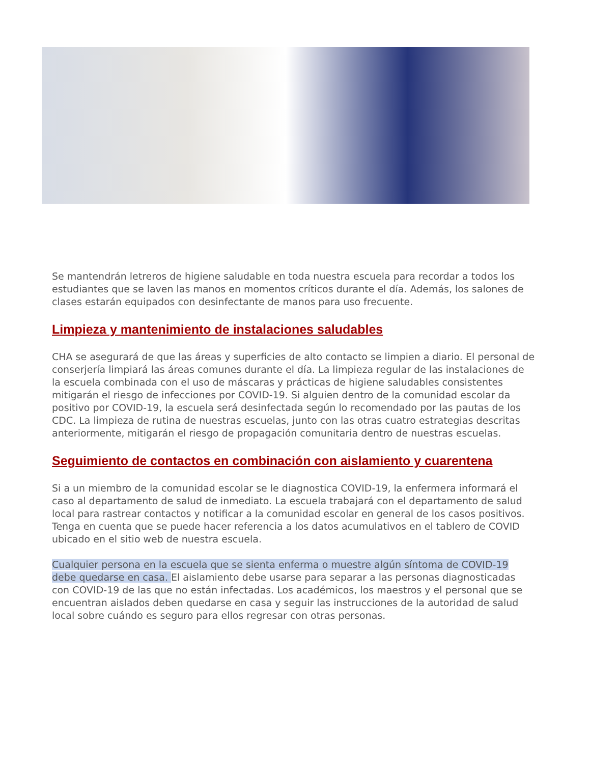Se mantendrán letreros de higiene saludable en toda nuestra escuela para recordar a todos los estudiantes que se laven las manos en momentos críticos durante el día. Además, los salones de clases estarán equipados con desinfectante de manos para uso frecuente.
Limpieza y mantenimiento de instalaciones saludables
CHA se asegurará de que las áreas y superficies de alto contacto se limpien a diario. El personal de conserjería limpiará las áreas comunes durante el día. La limpieza regular de las instalaciones de la escuela combinada con el uso de máscaras y prácticas de higiene saludables consistentes mitigarán el riesgo de infecciones por COVID-19. Si alguien dentro de la comunidad escolar da positivo por COVID-19, la escuela será desinfectada según lo recomendado por las pautas de los CDC. La limpieza de rutina de nuestras escuelas, junto con las otras cuatro estrategias descritas anteriormente, mitigarán el riesgo de propagación comunitaria dentro de nuestras escuelas.
Seguimiento de contactos en combinación con aislamiento y cuarentena
Si a un miembro de la comunidad escolar se le diagnostica COVID-19, la enfermera informará el caso al departamento de salud de inmediato. La escuela trabajará con el departamento de salud local para rastrear contactos y notificar a la comunidad escolar en general de los casos positivos. Tenga en cuenta que se puede hacer referencia a los datos acumulativos en el tablero de COVID ubicado en el sitio web de nuestra escuela.
Cualquier persona en la escuela que se sienta enferma o muestre algún síntoma de COVID-19 debe quedarse en casa. El aislamiento debe usarse para separar a las personas diagnosticadas con COVID-19 de las que no están infectadas. Los académicos, los maestros y el personal que se encuentran aislados deben quedarse en casa y seguir las instrucciones de la autoridad de salud local sobre cuándo es seguro para ellos regresar con otras personas.